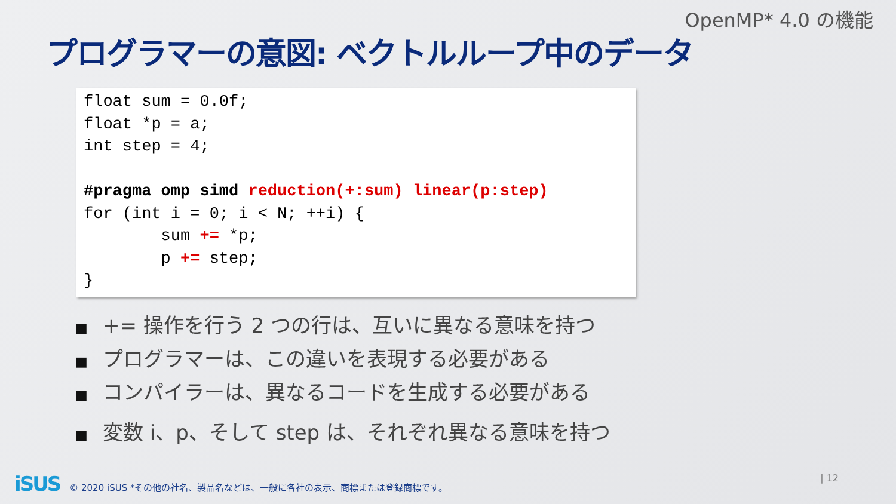OpenMP* 4.0 の機能
プログラマーの意図: ベクトルループ中のデータ
float sum = 0.0f;
float *p = a;
int step = 4;

#pragma omp simd reduction(+:sum) linear(p:step)
for (int i = 0; i < N; ++i) {
        sum += *p;
        p += step;
}
■ += 操作を行う 2 つの行は、互いに異なる意味を持つ
■ プログラマーは、この違いを表現する必要がある
■ コンパイラーは、異なるコードを生成する必要がある
■ 変数 i、p、そして step は、それぞれ異なる意味を持つ
iSUS © 2020 iSUS *その他の社名、製品名などは、一般に各社の表示、商標または登録商標です。
| 12